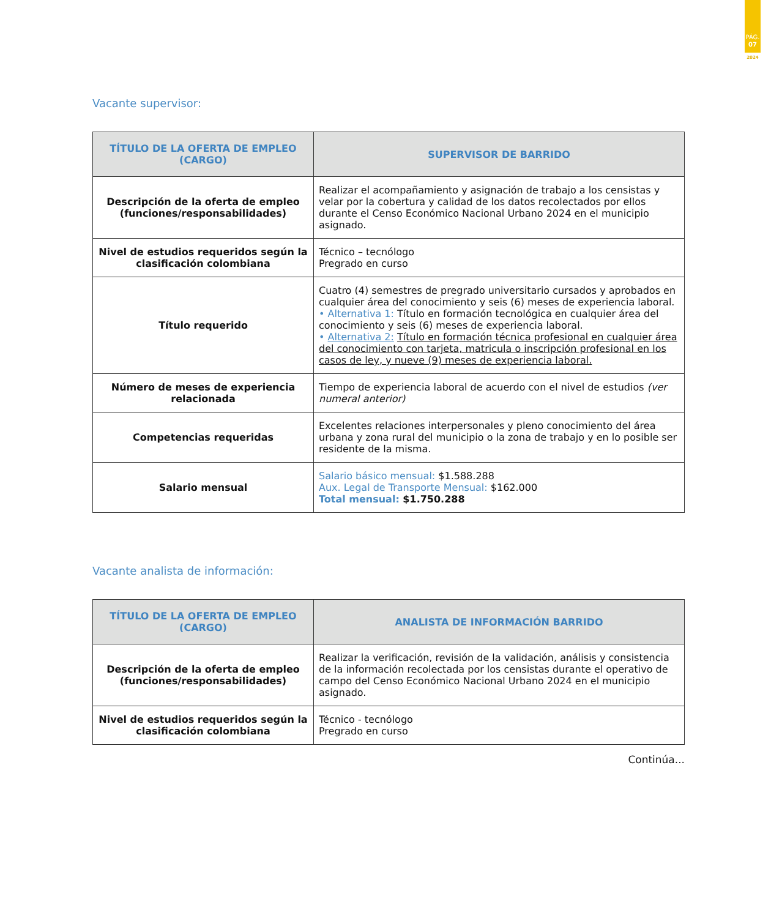PÁG.
07
2024
Vacante supervisor:
| TÍTULO DE LA OFERTA DE EMPLEO (CARGO) | SUPERVISOR DE BARRIDO |
| --- | --- |
| Descripción de la oferta de empleo (funciones/responsabilidades) | Realizar el acompañamiento y asignación de trabajo a los censistas y velar por la cobertura y calidad de los datos recolectados por ellos durante el Censo Económico Nacional Urbano 2024 en el municipio asignado. |
| Nivel de estudios requeridos según la clasificación colombiana | Técnico – tecnólogo Pregrado en curso |
| Título requerido | Cuatro (4) semestres de pregrado universitario cursados y aprobados en cualquier área del conocimiento y seis (6) meses de experiencia laboral. • Alternativa 1: Título en formación tecnológica en cualquier área del conocimiento y seis (6) meses de experiencia laboral. • Alternativa 2: Título en formación técnica profesional en cualquier área del conocimiento con tarjeta, matricula o inscripción profesional en los casos de ley, y nueve (9) meses de experiencia laboral. |
| Número de meses de experiencia relacionada | Tiempo de experiencia laboral de acuerdo con el nivel de estudios (ver numeral anterior) |
| Competencias requeridas | Excelentes relaciones interpersonales y pleno conocimiento del área urbana y zona rural del municipio o la zona de trabajo y en lo posible ser residente de la misma. |
| Salario mensual | Salario básico mensual: $1.588.288 Aux. Legal de Transporte Mensual: $162.000 Total mensual: $1.750.288 |
Vacante analista de información:
| TÍTULO DE LA OFERTA DE EMPLEO (CARGO) | ANALISTA DE INFORMACIÓN BARRIDO |
| --- | --- |
| Descripción de la oferta de empleo (funciones/responsabilidades) | Realizar la verificación, revisión de la validación, análisis y consistencia de la información recolectada por los censistas durante el operativo de campo del Censo Económico Nacional Urbano 2024 en el municipio asignado. |
| Nivel de estudios requeridos según la clasificación colombiana | Técnico - tecnólogo Pregrado en curso |
Continúa...